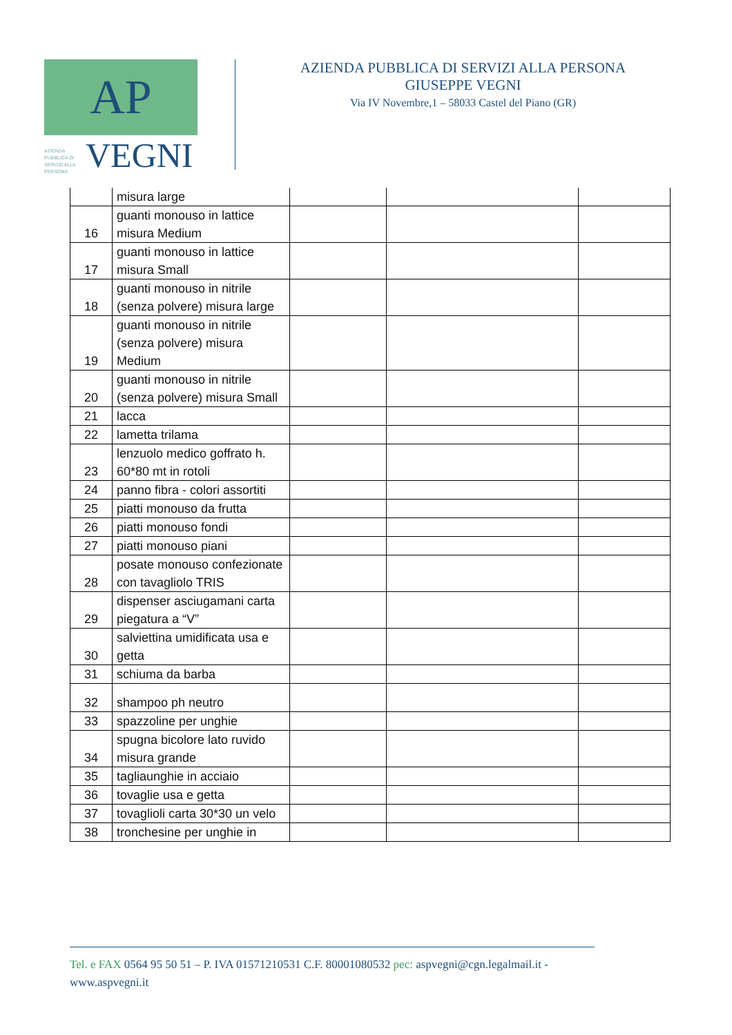AP
AZIENDA PUBBLICA DI SERVIZI ALLA PERSONA
VEGNI
AZIENDA PUBBLICA DI SERVIZI ALLA PERSONA
GIUSEPPE VEGNI
Via IV Novembre,1 – 58033 Castel del Piano (GR)
| | misura large | | | |
| 16 | guanti monouso in lattice misura Medium | | | |
| 17 | guanti monouso in lattice misura Small | | | |
| 18 | guanti monouso in nitrile (senza polvere) misura large | | | |
| 19 | guanti monouso in nitrile (senza polvere) misura Medium | | | |
| 20 | guanti monouso in nitrile (senza polvere) misura Small | | | |
| 21 | lacca | | | |
| 22 | lametta trilama | | | |
| 23 | lenzuolo medico goffrato h. 60*80 mt in rotoli | | | |
| 24 | panno fibra - colori assortiti | | | |
| 25 | piatti monouso da frutta | | | |
| 26 | piatti monouso fondi | | | |
| 27 | piatti monouso piani | | | |
| 28 | posate monouso confezionate con tavagliolo TRIS | | | |
| 29 | dispenser asciugamani carta piegatura a “V” | | | |
| 30 | salviettina umidificata usa e getta | | | |
| 31 | schiuma da barba | | | |
| 32 | shampoo ph neutro | | | |
| 33 | spazzoline per unghie | | | |
| 34 | spugna bicolore lato ruvido misura grande | | | |
| 35 | tagliaunghie in acciaio | | | |
| 36 | tovaglie usa e getta | | | |
| 37 | tovaglioli carta 30*30 un velo | | | |
| 38 | tronchesine per unghie in | | | |
Tel. e FAX 0564 95 50 51 – P. IVA 01571210531 C.F. 80001080532 pec: aspvegni@cgn.legalmail.it - www.aspvegni.it